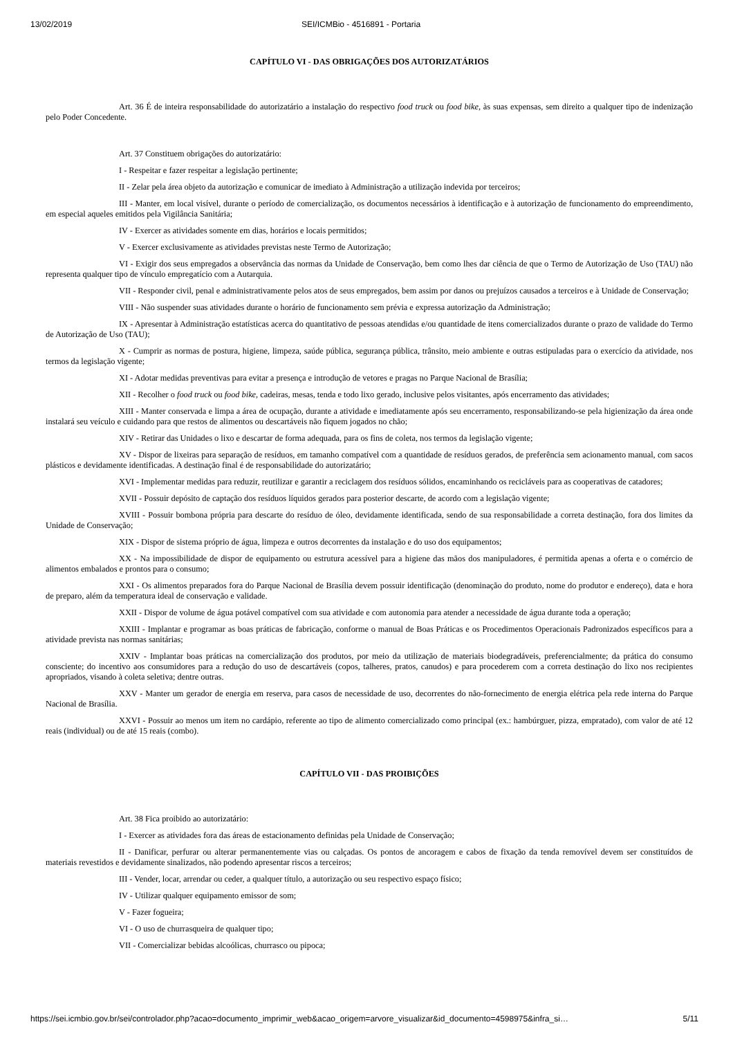13/02/2019 SEI/ICMBio - 4516891 - Portaria
CAPÍTULO VI - DAS OBRIGAÇÕES DOS AUTORIZATÁRIOS
Art. 36 É de inteira responsabilidade do autorizatário a instalação do respectivo food truck ou food bike, às suas expensas, sem direito a qualquer tipo de indenização pelo Poder Concedente.
Art. 37 Constituem obrigações do autorizatário:
I - Respeitar e fazer respeitar a legislação pertinente;
II - Zelar pela área objeto da autorização e comunicar de imediato à Administração a utilização indevida por terceiros;
III - Manter, em local visível, durante o período de comercialização, os documentos necessários à identificação e à autorização de funcionamento do empreendimento, em especial aqueles emitidos pela Vigilância Sanitária;
IV - Exercer as atividades somente em dias, horários e locais permitidos;
V - Exercer exclusivamente as atividades previstas neste Termo de Autorização;
VI - Exigir dos seus empregados a observância das normas da Unidade de Conservação, bem como lhes dar ciência de que o Termo de Autorização de Uso (TAU) não representa qualquer tipo de vínculo empregatício com a Autarquia.
VII - Responder civil, penal e administrativamente pelos atos de seus empregados, bem assim por danos ou prejuízos causados a terceiros e à Unidade de Conservação;
VIII - Não suspender suas atividades durante o horário de funcionamento sem prévia e expressa autorização da Administração;
IX - Apresentar à Administração estatísticas acerca do quantitativo de pessoas atendidas e/ou quantidade de itens comercializados durante o prazo de validade do Termo de Autorização de Uso (TAU);
X - Cumprir as normas de postura, higiene, limpeza, saúde pública, segurança pública, trânsito, meio ambiente e outras estipuladas para o exercício da atividade, nos termos da legislação vigente;
XI - Adotar medidas preventivas para evitar a presença e introdução de vetores e pragas no Parque Nacional de Brasília;
XII - Recolher o food truck ou food bike, cadeiras, mesas, tenda e todo lixo gerado, inclusive pelos visitantes, após encerramento das atividades;
XIII - Manter conservada e limpa a área de ocupação, durante a atividade e imediatamente após seu encerramento, responsabilizando-se pela higienização da área onde instalará seu veículo e cuidando para que restos de alimentos ou descartáveis não fiquem jogados no chão;
XIV - Retirar das Unidades o lixo e descartar de forma adequada, para os fins de coleta, nos termos da legislação vigente;
XV - Dispor de lixeiras para separação de resíduos, em tamanho compatível com a quantidade de resíduos gerados, de preferência sem acionamento manual, com sacos plásticos e devidamente identificadas. A destinação final é de responsabilidade do autorizatário;
XVI - Implementar medidas para reduzir, reutilizar e garantir a reciclagem dos resíduos sólidos, encaminhando os recicláveis para as cooperativas de catadores;
XVII - Possuir depósito de captação dos resíduos líquidos gerados para posterior descarte, de acordo com a legislação vigente;
XVIII - Possuir bombona própria para descarte do resíduo de óleo, devidamente identificada, sendo de sua responsabilidade a correta destinação, fora dos limites da Unidade de Conservação;
XIX - Dispor de sistema próprio de água, limpeza e outros decorrentes da instalação e do uso dos equipamentos;
XX - Na impossibilidade de dispor de equipamento ou estrutura acessível para a higiene das mãos dos manipuladores, é permitida apenas a oferta e o comércio de alimentos embalados e prontos para o consumo;
XXI - Os alimentos preparados fora do Parque Nacional de Brasília devem possuir identificação (denominação do produto, nome do produtor e endereço), data e hora de preparo, além da temperatura ideal de conservação e validade.
XXII - Dispor de volume de água potável compatível com sua atividade e com autonomia para atender a necessidade de água durante toda a operação;
XXIII - Implantar e programar as boas práticas de fabricação, conforme o manual de Boas Práticas e os Procedimentos Operacionais Padronizados específicos para a atividade prevista nas normas sanitárias;
XXIV - Implantar boas práticas na comercialização dos produtos, por meio da utilização de materiais biodegradáveis, preferencialmente; da prática do consumo consciente; do incentivo aos consumidores para a redução do uso de descartáveis (copos, talheres, pratos, canudos) e para procederem com a correta destinação do lixo nos recipientes apropriados, visando à coleta seletiva; dentre outras.
XXV - Manter um gerador de energia em reserva, para casos de necessidade de uso, decorrentes do não-fornecimento de energia elétrica pela rede interna do Parque Nacional de Brasília.
XXVI - Possuir ao menos um item no cardápio, referente ao tipo de alimento comercializado como principal (ex.: hambúrguer, pizza, empratado), com valor de até 12 reais (individual) ou de até 15 reais (combo).
CAPÍTULO VII - DAS PROIBIÇÕES
Art. 38 Fica proibido ao autorizatário:
I - Exercer as atividades fora das áreas de estacionamento definidas pela Unidade de Conservação;
II - Danificar, perfurar ou alterar permanentemente vias ou calçadas. Os pontos de ancoragem e cabos de fixação da tenda removível devem ser constituídos de materiais revestidos e devidamente sinalizados, não podendo apresentar riscos a terceiros;
III - Vender, locar, arrendar ou ceder, a qualquer título, a autorização ou seu respectivo espaço físico;
IV - Utilizar qualquer equipamento emissor de som;
V - Fazer fogueira;
VI - O uso de churrasqueira de qualquer tipo;
VII - Comercializar bebidas alcoólicas, churrasco ou pipoca;
https://sei.icmbio.gov.br/sei/controlador.php?acao=documento_imprimir_web&acao_origem=arvore_visualizar&id_documento=4598975&infra_si… 5/11